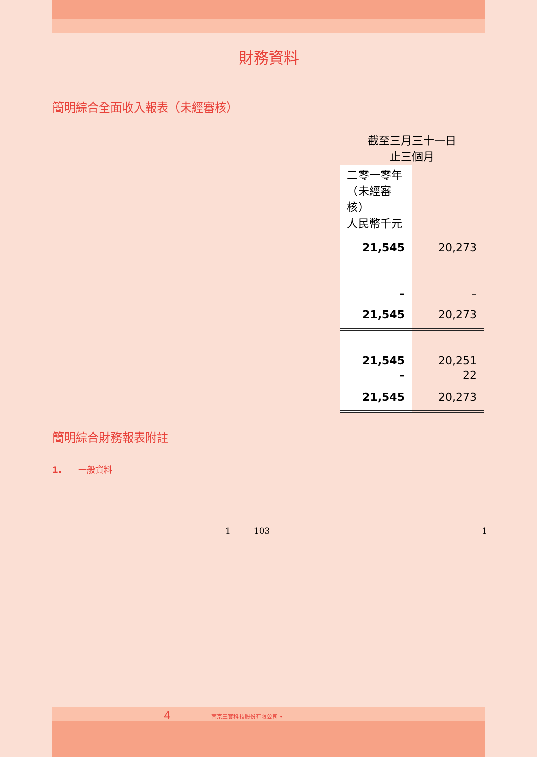財務資料
簡明綜合全面收入報表（未經審核）
| 截至三月三十一日 止三個月 | |
| 二零一零年 （未經審核） 人民幣千元 | |
| 21,545 | 20,273 |
| – | – |
| 21,545 | 20,273 |
| 21,545 | 20,251 |
| – | 22 |
| 21,545 | 20,273 |
簡明綜合財務報表附註
1. 一般資料
1 103 1
4 南京三寶科技股份有限公司 •